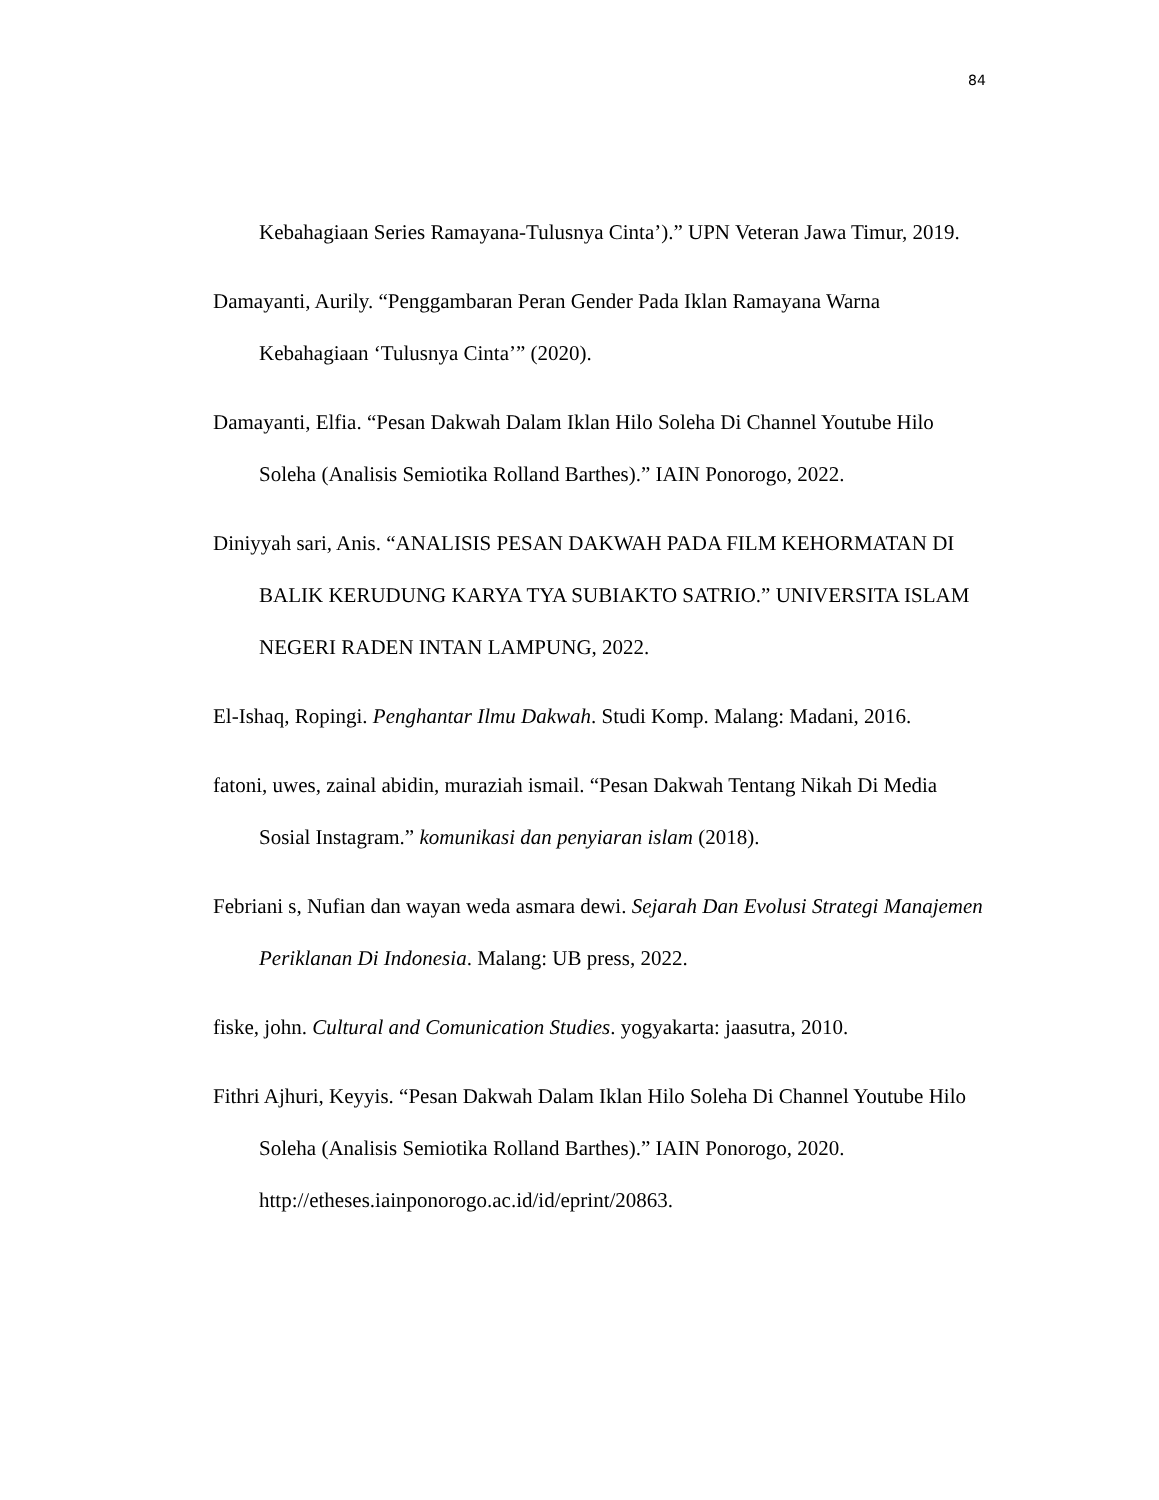84
Kebahagiaan Series Ramayana-Tulusnya Cinta’).” UPN Veteran Jawa Timur, 2019.
Damayanti, Aurily. “Penggambaran Peran Gender Pada Iklan Ramayana Warna Kebahagiaan ‘Tulusnya Cinta’” (2020).
Damayanti, Elfia. “Pesan Dakwah Dalam Iklan Hilo Soleha Di Channel Youtube Hilo Soleha (Analisis Semiotika Rolland Barthes).” IAIN Ponorogo, 2022.
Diniyyah sari, Anis. “ANALISIS PESAN DAKWAH PADA FILM KEHORMATAN DI BALIK KERUDUNG KARYA TYA SUBIAKTO SATRIO.” UNIVERSITA ISLAM NEGERI RADEN INTAN LAMPUNG, 2022.
El-Ishaq, Ropingi. Penghantar Ilmu Dakwah. Studi Komp. Malang: Madani, 2016.
fatoni, uwes, zainal abidin, muraziah ismail. “Pesan Dakwah Tentang Nikah Di Media Sosial Instagram.” komunikasi dan penyiaran islam (2018).
Febriani s, Nufian dan wayan weda asmara dewi. Sejarah Dan Evolusi Strategi Manajemen Periklanan Di Indonesia. Malang: UB press, 2022.
fiske, john. Cultural and Comunication Studies. yogyakarta: jaasutra, 2010.
Fithri Ajhuri, Keyyis. “Pesan Dakwah Dalam Iklan Hilo Soleha Di Channel Youtube Hilo Soleha (Analisis Semiotika Rolland Barthes).” IAIN Ponorogo, 2020. http://etheses.iainponorogo.ac.id/id/eprint/20863.